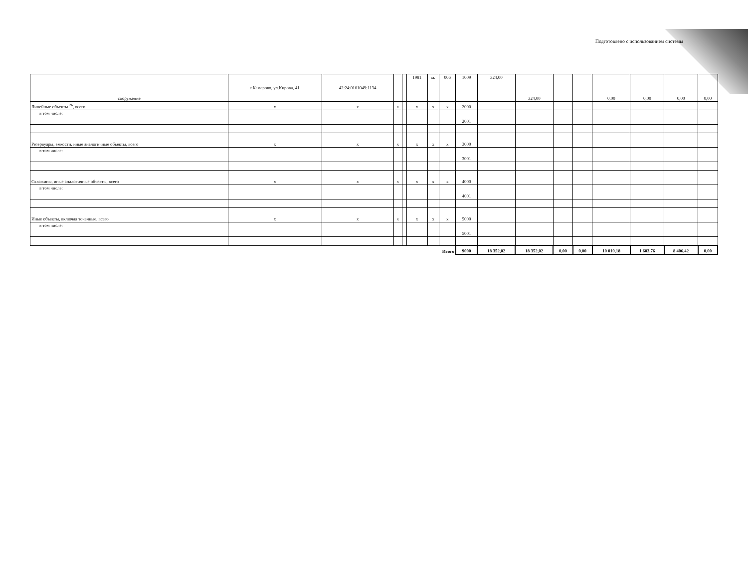Подготовлено с использованием системы
| сооружение | г.Кемерово, ул.Кирова, 41 | 42:24:0101049:1134 | | | 1981 | м. | 006 | 1009 | 324,00 | 324,00 | | | 0,00 | 0,00 | 0,00 | 0,00 |
| Линейные объекты <sup>26</sup>, всего | x | x | x | | x | x | x | 2000 | | | | | | | | |
| в том числе: | | | | | | | | 2001 | | | | | | | | |
| Резервуары, емкости, иные аналогичные объекты, всего | x | x | x | | x | x | x | 3000 | | | | | | | | |
| в том числе: | | | | | | | | 3001 | | | | | | | | |
| Скважины, иные аналогичные объекты, всего | x | x | x | | x | x | x | 4000 | | | | | | | | |
| в том числе: | | | | | | | | 4001 | | | | | | | | |
| Иные объекты, включая точечные, всего | x | x | x | | x | x | x | 5000 | | | | | | | | |
| в том числе: | | | | | | | | 5001 | | | | | | | | |
| Итого | | | | | | | | 9000 | 18 352,02 | 18 352,02 | 0,00 | 0,00 | 10 010,18 | 1 603,76 | 8 406,42 | 0,00 |